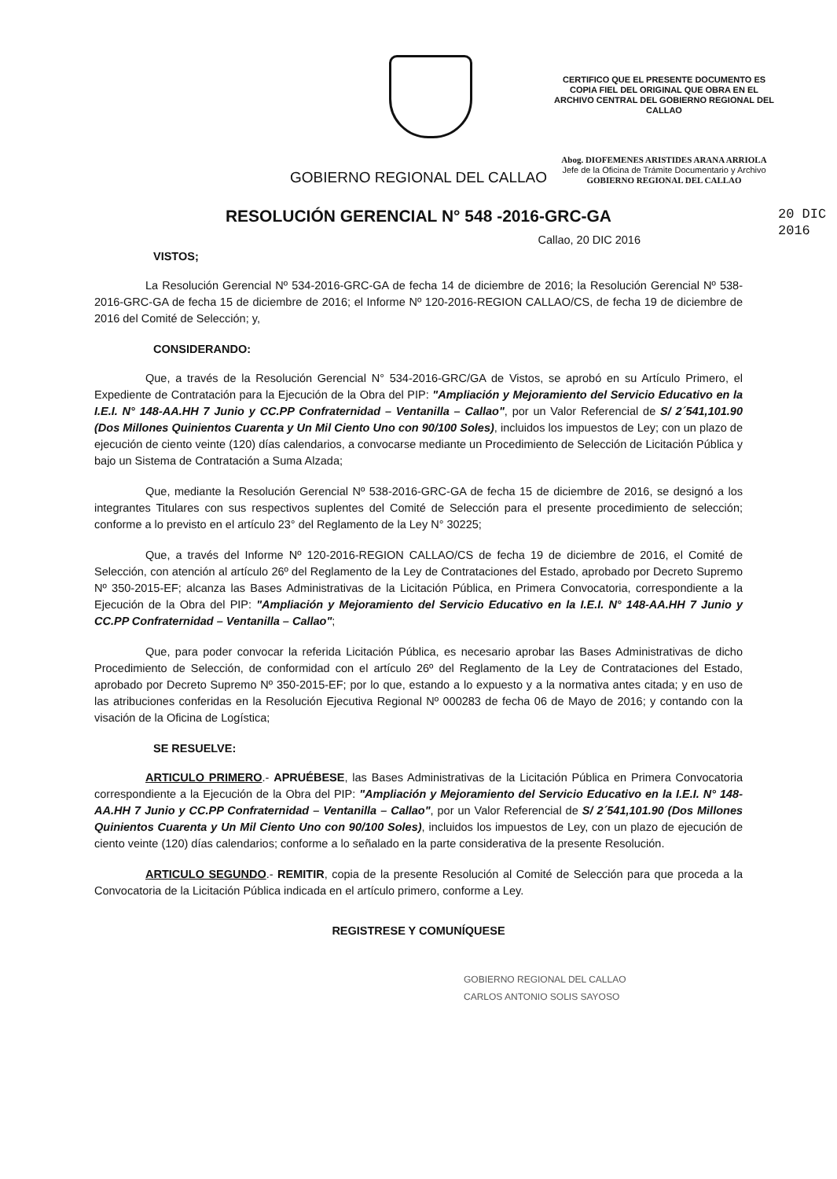CERTIFICO QUE EL PRESENTE DOCUMENTO ES COPIA FIEL DEL ORIGINAL QUE OBRA EN EL ARCHIVO CENTRAL DEL GOBIERNO REGIONAL DEL CALLAO
Abog. DIOFEMENES ARISTIDES ARANA ARRIOLA
Jefe de la Oficina de Trámite Documentario y Archivo
GOBIERNO REGIONAL DEL CALLAO
20 DIC 2016
GOBIERNO REGIONAL DEL CALLAO
RESOLUCIÓN GERENCIAL N° 548 -2016-GRC-GA
Callao, 20 DIC 2016
VISTOS;
La Resolución Gerencial Nº 534-2016-GRC-GA de fecha 14 de diciembre de 2016; la Resolución Gerencial Nº 538-2016-GRC-GA de fecha 15 de diciembre de 2016; el Informe Nº 120-2016-REGION CALLAO/CS, de fecha 19 de diciembre de 2016 del Comité de Selección; y,
CONSIDERANDO:
Que, a través de la Resolución Gerencial N° 534-2016-GRC/GA de Vistos, se aprobó en su Artículo Primero, el Expediente de Contratación para la Ejecución de la Obra del PIP: "Ampliación y Mejoramiento del Servicio Educativo en la I.E.I. N° 148-AA.HH 7 Junio y CC.PP Confraternidad – Ventanilla – Callao", por un Valor Referencial de S/ 2´541,101.90 (Dos Millones Quinientos Cuarenta y Un Mil Ciento Uno con 90/100 Soles), incluidos los impuestos de Ley; con un plazo de ejecución de ciento veinte (120) días calendarios, a convocarse mediante un Procedimiento de Selección de Licitación Pública y bajo un Sistema de Contratación a Suma Alzada;
Que, mediante la Resolución Gerencial Nº 538-2016-GRC-GA de fecha 15 de diciembre de 2016, se designó a los integrantes Titulares con sus respectivos suplentes del Comité de Selección para el presente procedimiento de selección; conforme a lo previsto en el artículo 23° del Reglamento de la Ley N° 30225;
Que, a través del Informe Nº 120-2016-REGION CALLAO/CS de fecha 19 de diciembre de 2016, el Comité de Selección, con atención al artículo 26º del Reglamento de la Ley de Contrataciones del Estado, aprobado por Decreto Supremo Nº 350-2015-EF; alcanza las Bases Administrativas de la Licitación Pública, en Primera Convocatoria, correspondiente a la Ejecución de la Obra del PIP: "Ampliación y Mejoramiento del Servicio Educativo en la I.E.I. N° 148-AA.HH 7 Junio y CC.PP Confraternidad – Ventanilla – Callao";
Que, para poder convocar la referida Licitación Pública, es necesario aprobar las Bases Administrativas de dicho Procedimiento de Selección, de conformidad con el artículo 26º del Reglamento de la Ley de Contrataciones del Estado, aprobado por Decreto Supremo Nº 350-2015-EF; por lo que, estando a lo expuesto y a la normativa antes citada; y en uso de las atribuciones conferidas en la Resolución Ejecutiva Regional Nº 000283 de fecha 06 de Mayo de 2016; y contando con la visación de la Oficina de Logística;
SE RESUELVE:
ARTICULO PRIMERO.- APRUÉBESE, las Bases Administrativas de la Licitación Pública en Primera Convocatoria correspondiente a la Ejecución de la Obra del PIP: "Ampliación y Mejoramiento del Servicio Educativo en la I.E.I. N° 148-AA.HH 7 Junio y CC.PP Confraternidad – Ventanilla – Callao", por un Valor Referencial de S/ 2´541,101.90 (Dos Millones Quinientos Cuarenta y Un Mil Ciento Uno con 90/100 Soles), incluidos los impuestos de Ley, con un plazo de ejecución de ciento veinte (120) días calendarios; conforme a lo señalado en la parte considerativa de la presente Resolución.
ARTICULO SEGUNDO.- REMITIR, copia de la presente Resolución al Comité de Selección para que proceda a la Convocatoria de la Licitación Pública indicada en el artículo primero, conforme a Ley.
REGISTRESE Y COMUNÍQUESE
GOBIERNO REGIONAL DEL CALLAO
CARLOS ANTONIO SOLIS SAYOSO